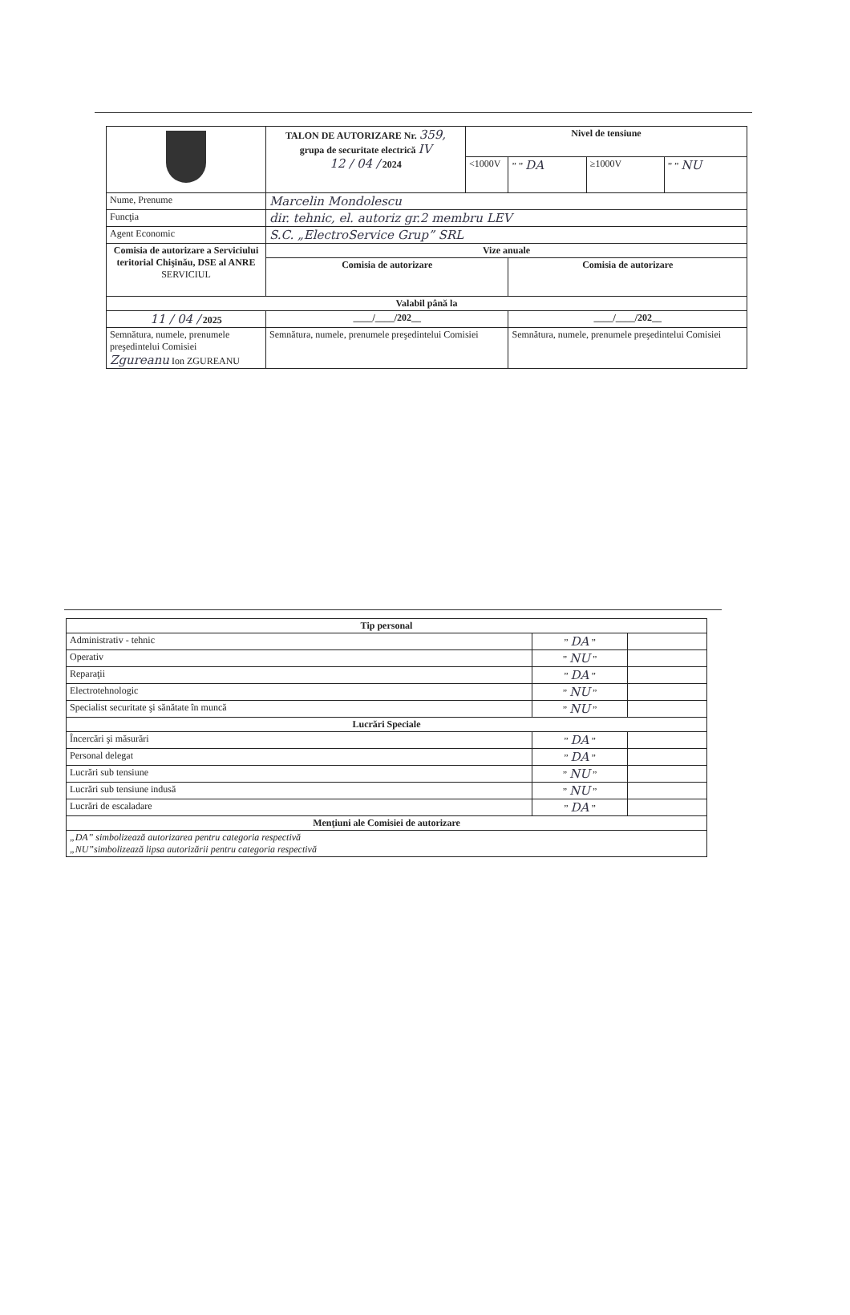| | TALON DE AUTORIZARE Nr. 359, grupa de securitate electrică IV 12 / 04 / 2024 | Nivel de tensiune | | | |
| | | <1000V | ” ” DA | ≥1000V | ” ” NU |
| Nume, Prenume | Marcelin Mondolescu | | | | |
| Funcţia | dir. tehnic, el. autoriz gr.2 membru LEV | | | | |
| Agent Economic | S.C. „ElectroService Grup” SRL | | | | |
| Comisia de autorizare a Serviciului teritorial Chişinău, DSE al ANRE SERVICIUL | Vize anuale | | | | |
| | Comisia de autorizare | | Comisia de autorizare | | |
| Valabil până la | | | | | |
| 11 / 04 / 2025 | ____/____/202__ | | ____/____/202__ | | |
| Semnătura, numele, prenumele preşedintelui Comisiei Zgureanu Ion ZGUREANU | Semnătura, numele, prenumele preşedintelui Comisiei | | Semnătura, numele, prenumele preşedintelui Comisiei | | |
| Tip personal | | |
| --- | --- | --- |
| Administrativ - tehnic | ” DA ” | |
| Operativ | ” NU ” | |
| Reparaţii | ” DA ” | |
| Electrotehnologic | ” NU ” | |
| Specialist securitate şi sănătate în muncă | ” NU ” | |
| Lucrări Speciale | | |
| Încercări şi măsurări | ” DA ” | |
| Personal delegat | ” DA ” | |
| Lucrări sub tensiune | ” NU ” | |
| Lucrări sub tensiune indusă | ” NU ” | |
| Lucrări de escaladare | ” DA ” | |
| Menţiuni ale Comisiei de autorizare | | |
| „DA” simbolizează autorizarea pentru categoria respectivă „NU”simbolizează lipsa autorizării pentru categoria respectivă | | |